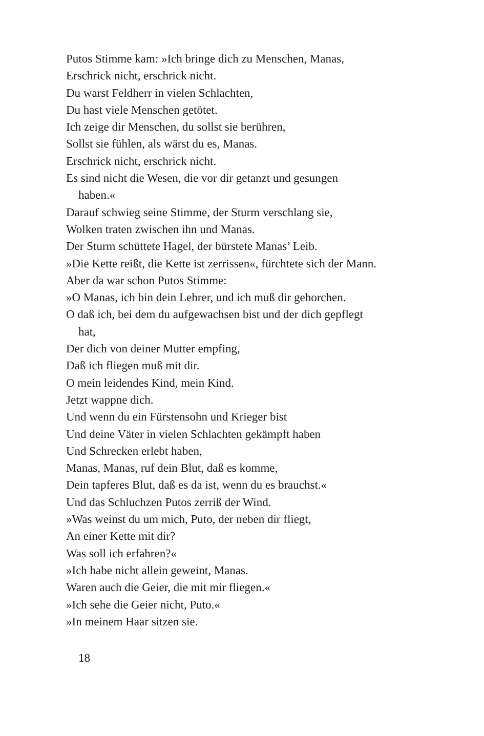Putos Stimme kam: »Ich bringe dich zu Menschen, Manas,
Erschrick nicht, erschrick nicht.
Du warst Feldherr in vielen Schlachten,
Du hast viele Menschen getötet.
Ich zeige dir Menschen, du sollst sie berühren,
Sollst sie fühlen, als wärst du es, Manas.
Erschrick nicht, erschrick nicht.
Es sind nicht die Wesen, die vor dir getanzt und gesungen
haben.«
Darauf schwieg seine Stimme, der Sturm verschlang sie,
Wolken traten zwischen ihn und Manas.
Der Sturm schüttete Hagel, der bürstete Manas’ Leib.
»Die Kette reißt, die Kette ist zerrissen«, fürchtete sich der Mann.
Aber da war schon Putos Stimme:
»O Manas, ich bin dein Lehrer, und ich muß dir gehorchen.
O daß ich, bei dem du aufgewachsen bist und der dich gepflegt
hat,
Der dich von deiner Mutter empfing,
Daß ich fliegen muß mit dir.
O mein leidendes Kind, mein Kind.
Jetzt wappne dich.
Und wenn du ein Fürstensohn und Krieger bist
Und deine Väter in vielen Schlachten gekämpft haben
Und Schrecken erlebt haben,
Manas, Manas, ruf dein Blut, daß es komme,
Dein tapferes Blut, daß es da ist, wenn du es brauchst.«
Und das Schluchzen Putos zerriß der Wind.
»Was weinst du um mich, Puto, der neben dir fliegt,
An einer Kette mit dir?
Was soll ich erfahren?«
»Ich habe nicht allein geweint, Manas.
Waren auch die Geier, die mit mir fliegen.«
»Ich sehe die Geier nicht, Puto.«
»In meinem Haar sitzen sie.
18